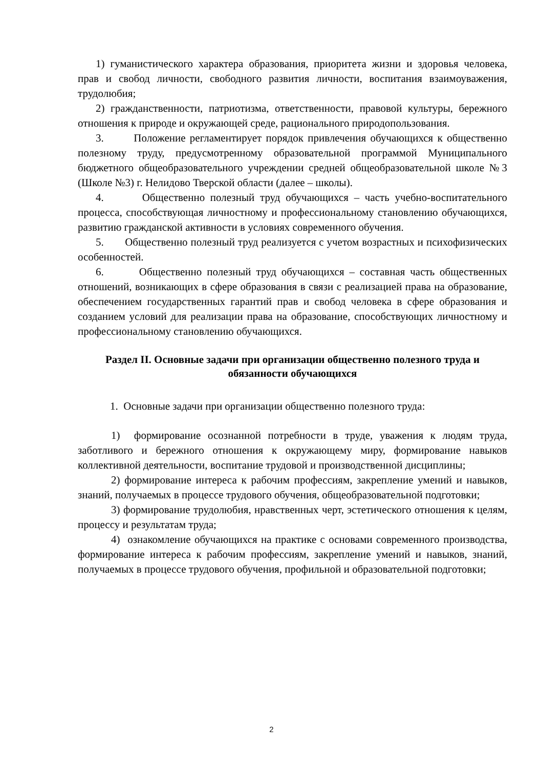1) гуманистического характера образования, приоритета жизни и здоровья человека, прав и свобод личности, свободного развития личности, воспитания взаимоуважения, трудолюбия;
2) гражданственности, патриотизма, ответственности, правовой культуры, бережного отношения к природе и окружающей среде, рационального природопользования.
3. Положение регламентирует порядок привлечения обучающихся к общественно полезному труду, предусмотренному образовательной программой Муниципального бюджетного общеобразовательного учреждении средней общеобразовательной школе №3 (Школе №3) г. Нелидово Тверской области (далее – школы).
4. Общественно полезный труд обучающихся – часть учебно-воспитательного процесса, способствующая личностному и профессиональному становлению обучающихся, развитию гражданской активности в условиях современного обучения.
5. Общественно полезный труд реализуется с учетом возрастных и психофизических особенностей.
6. Общественно полезный труд обучающихся – составная часть общественных отношений, возникающих в сфере образования в связи с реализацией права на образование, обеспечением государственных гарантий прав и свобод человека в сфере образования и созданием условий для реализации права на образование, способствующих личностному и профессиональному становлению обучающихся.
Раздел II. Основные задачи при организации общественно полезного труда и обязанности обучающихся
1. Основные задачи при организации общественно полезного труда:
1) формирование осознанной потребности в труде, уважения к людям труда, заботливого и бережного отношения к окружающему миру, формирование навыков коллективной деятельности, воспитание трудовой и производственной дисциплины;
2) формирование интереса к рабочим профессиям, закрепление умений и навыков, знаний, получаемых в процессе трудового обучения, общеобразовательной подготовки;
3) формирование трудолюбия, нравственных черт, эстетического отношения к целям, процессу и результатам труда;
4) ознакомление обучающихся на практике с основами современного производства, формирование интереса к рабочим профессиям, закрепление умений и навыков, знаний, получаемых в процессе трудового обучения, профильной и образовательной подготовки;
2